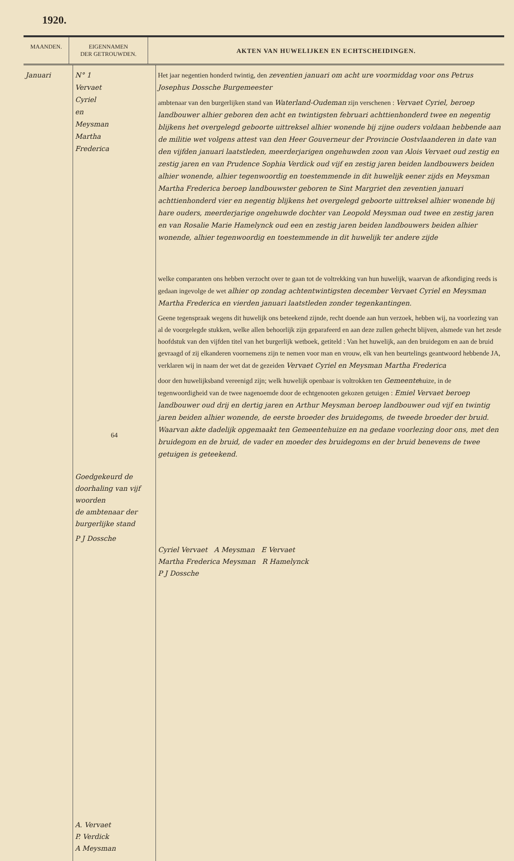1920.
MAANDEN. EIGENNAMEN
DER GETROUWDEN.
AKTEN VAN HUWELIJKEN EN ECHTSCHEIDINGEN.
Januari N° 1
Vervaet
Cyriel
en
Meysman
Martha
Frederica
64
Goedgekeurd de doorhaling van vijf woorden
de ambtenaar der burgerlijke stand
P J Dossche
A. Vervaet
P. Verdick
A Meysman
Het jaar negentien honderd twintig, den zeventien januari om acht ure voormiddag voor ons Petrus Josephus Dossche Burgemeester
ambtenaar van den burgerlijken stand van Waterland-Oudeman zijn verschenen : Vervaet Cyriel, beroep landbouwer alhier geboren den acht en twintigsten februari achttienhonderd twee en negentig blijkens het overgelegd geboorte uittreksel alhier wonende bij zijne ouders voldaan hebbende aan de militie wet volgens attest van den Heer Gouverneur der Provincie Oostvlaanderen in date van den vijfden januari laatstleden, meerderjarigen ongehuwden zoon van Alois Vervaet oud zestig en zestig jaren en van Prudence Sophia Verdick oud vijf en zestig jaren beiden landbouwers beiden alhier wonende, alhier tegenwoordig en toestemmende in dit huwelijk eener zijds en Meysman Martha Frederica beroep landbouwster geboren te Sint Margriet den zeventien januari achttienhonderd vier en negentig blijkens het overgelegd geboorte uittreksel alhier wonende bij hare ouders, meerderjarige ongehuwde dochter van Leopold Meysman oud twee en zestig jaren en van Rosalie Marie Hamelynck oud een en zestig jaren beiden landbouwers beiden alhier wonende, alhier tegenwoordig en toestemmende in dit huwelijk ter andere zijde
welke comparanten ons hebben verzocht over te gaan tot de voltrekking van hun huwelijk, waarvan de afkondiging reeds is gedaan ingevolge de wet alhier op zondag achtentwintigsten december Vervaet Cyriel en Meysman Martha Frederica en vierden januari laatstleden zonder tegenkantingen.
Geene tegenspraak wegens dit huwelijk ons beteekend zijnde, recht doende aan hun verzoek, hebben wij, na voorlezing van al de voorgelegde stukken, welke allen behoorlijk zijn geparafeerd en aan deze zullen gehecht blijven, alsmede van het zesde hoofdstuk van den vijfden titel van het burgerlijk wetboek, getiteld : Van het huwelijk, aan den bruidegom en aan de bruid gevraagd of zij elkanderen voornemens zijn te nemen voor man en vrouw, elk van hen beurtelings geantwoord hebbende JA, verklaren wij in naam der wet dat de gezeiden Vervaet Cyriel en Meysman Martha Frederica
door den huwelijksband vereenigd zijn; welk huwelijk openbaar is voltrokken ten Gemeentehuize, in de tegenwoordigheid van de twee nagenoemde door de echtgenooten gekozen getuigen : Emiel Vervaet beroep landbouwer oud drij en dertig jaren en Arthur Meysman beroep landbouwer oud vijf en twintig jaren beiden alhier wonende, de eerste broeder des bruidegoms, de tweede broeder der bruid. Waarvan akte dadelijk opgemaakt ten Gemeentehuize en na gedane voorlezing door ons, met den bruidegom en de bruid, de vader en moeder des bruidegoms en der bruid benevens de twee getuigen is geteekend.
Cyriel Vervaet A Meysman E Vervaet
Martha Frederica Meysman R Hamelynck
P J Dossche